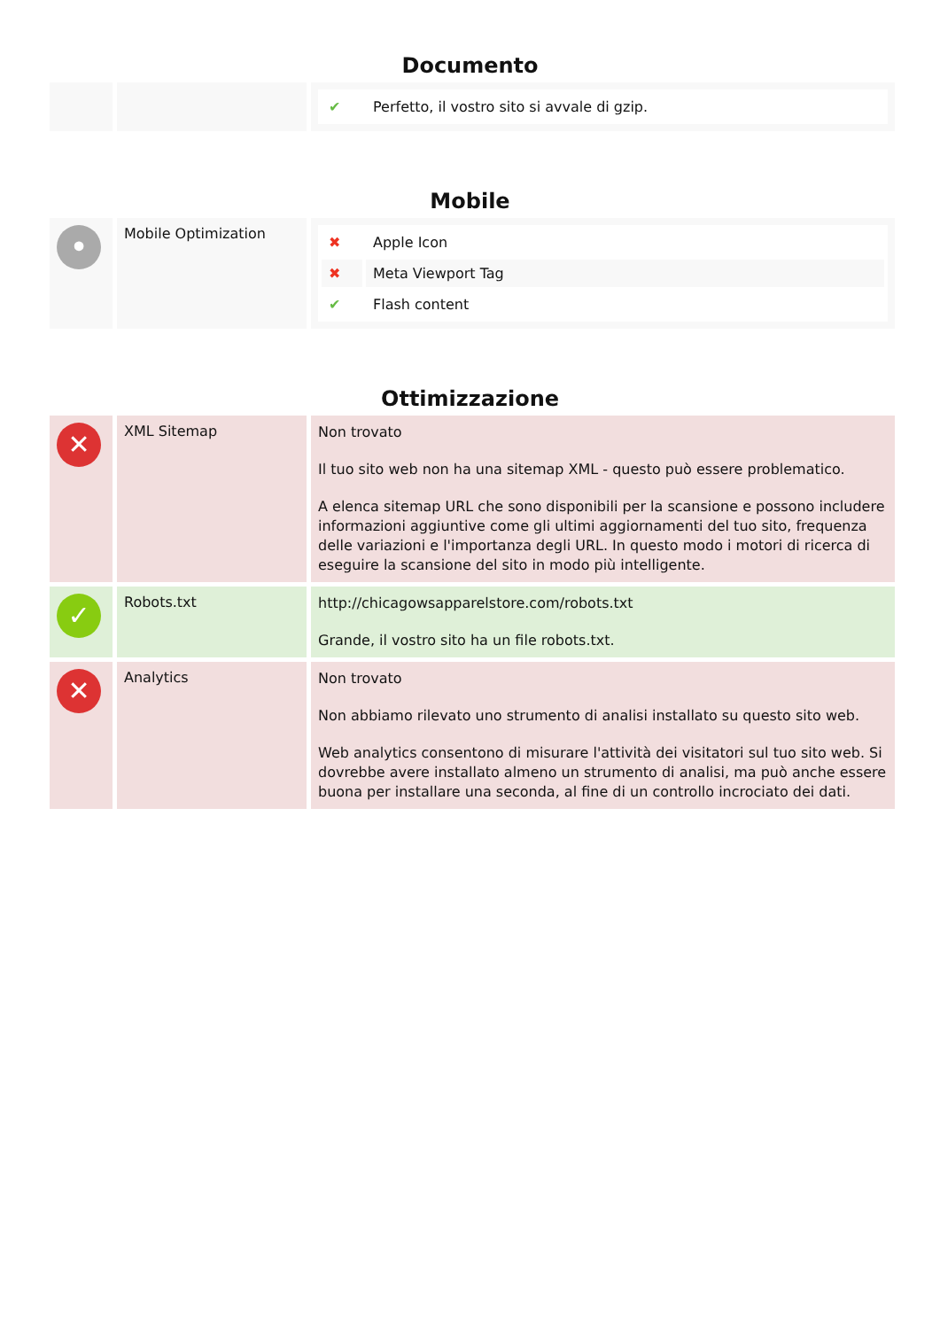Documento
| | | / ✔ / Perfetto, il vostro sito si avvale di gzip. / |
Mobile
| • | Mobile Optimization | / ✖ / Apple Icon / / ✖ / Meta Viewport Tag / / ✔ / Flash content / |
Ottimizzazione
| ✕ | XML Sitemap | Non trovato Il tuo sito web non ha una sitemap XML - questo può essere problematico. A elenca sitemap URL che sono disponibili per la scansione e possono includere informazioni aggiuntive come gli ultimi aggiornamenti del tuo sito, frequenza delle variazioni e l'importanza degli URL. In questo modo i motori di ricerca di eseguire la scansione del sito in modo più intelligente. |
| ✓ | Robots.txt | http://chicagowsapparelstore.com/robots.txt Grande, il vostro sito ha un file robots.txt. |
| ✕ | Analytics | Non trovato Non abbiamo rilevato uno strumento di analisi installato su questo sito web. Web analytics consentono di misurare l'attività dei visitatori sul tuo sito web. Si dovrebbe avere installato almeno un strumento di analisi, ma può anche essere buona per installare una seconda, al fine di un controllo incrociato dei dati. |